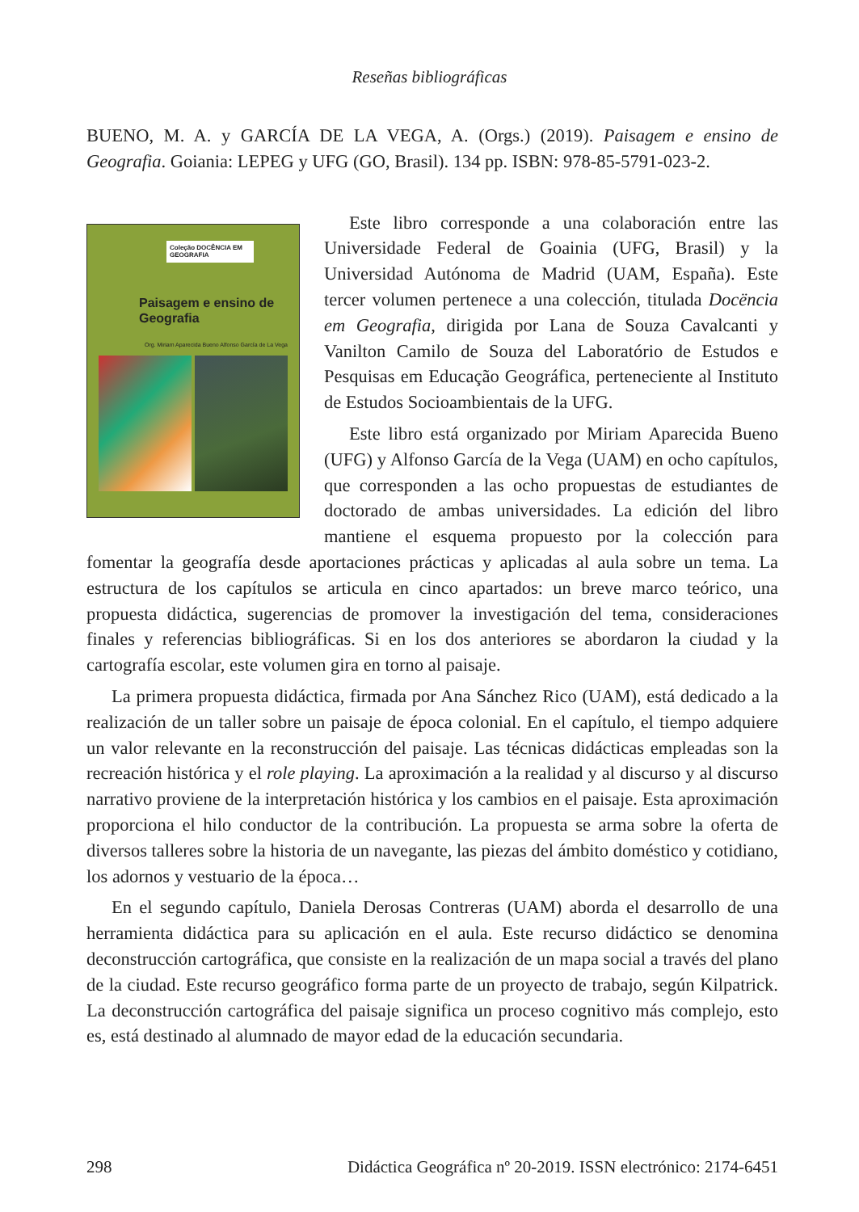Reseñas bibliográficas
BUENO, M. A. y GARCÍA DE LA VEGA, A. (Orgs.) (2019). Paisagem e ensino de Geografia. Goiania: LEPEG y UFG (GO, Brasil). 134 pp. ISBN: 978-85-5791-023-2.
Coleção DOCÊNCIA EM GEOGRAFIA
Paisagem e ensino de Geografia
Org. Miriam Aparecida Bueno Alfonso García de La Vega
Este libro corresponde a una colaboración entre las Universidade Federal de Goainia (UFG, Brasil) y la Universidad Autónoma de Madrid (UAM, España). Este tercer volumen pertenece a una colección, titulada Docëncia em Geografia, dirigida por Lana de Souza Cavalcanti y Vanilton Camilo de Souza del Laboratório de Estudos e Pesquisas em Educação Geográfica, perteneciente al Instituto de Estudos Socioambientais de la UFG.
Este libro está organizado por Miriam Aparecida Bueno (UFG) y Alfonso García de la Vega (UAM) en ocho capítulos, que corresponden a las ocho propuestas de estudiantes de doctorado de ambas universidades. La edición del libro mantiene el esquema propuesto por la colección para fomentar la geografía desde aportaciones prácticas y aplicadas al aula sobre un tema. La estructura de los capítulos se articula en cinco apartados: un breve marco teórico, una propuesta didáctica, sugerencias de promover la investigación del tema, consideraciones finales y referencias bibliográficas. Si en los dos anteriores se abordaron la ciudad y la cartografía escolar, este volumen gira en torno al paisaje.
La primera propuesta didáctica, firmada por Ana Sánchez Rico (UAM), está dedicado a la realización de un taller sobre un paisaje de época colonial. En el capítulo, el tiempo adquiere un valor relevante en la reconstrucción del paisaje. Las técnicas didácticas empleadas son la recreación histórica y el role playing. La aproximación a la realidad y al discurso y al discurso narrativo proviene de la interpretación histórica y los cambios en el paisaje. Esta aproximación proporciona el hilo conductor de la contribución. La propuesta se arma sobre la oferta de diversos talleres sobre la historia de un navegante, las piezas del ámbito doméstico y cotidiano, los adornos y vestuario de la época…
En el segundo capítulo, Daniela Derosas Contreras (UAM) aborda el desarrollo de una herramienta didáctica para su aplicación en el aula. Este recurso didáctico se denomina deconstrucción cartográfica, que consiste en la realización de un mapa social a través del plano de la ciudad. Este recurso geográfico forma parte de un proyecto de trabajo, según Kilpatrick. La deconstrucción cartográfica del paisaje significa un proceso cognitivo más complejo, esto es, está destinado al alumnado de mayor edad de la educación secundaria.
298 Didáctica Geográfica nº 20-2019. ISSN electrónico: 2174-6451